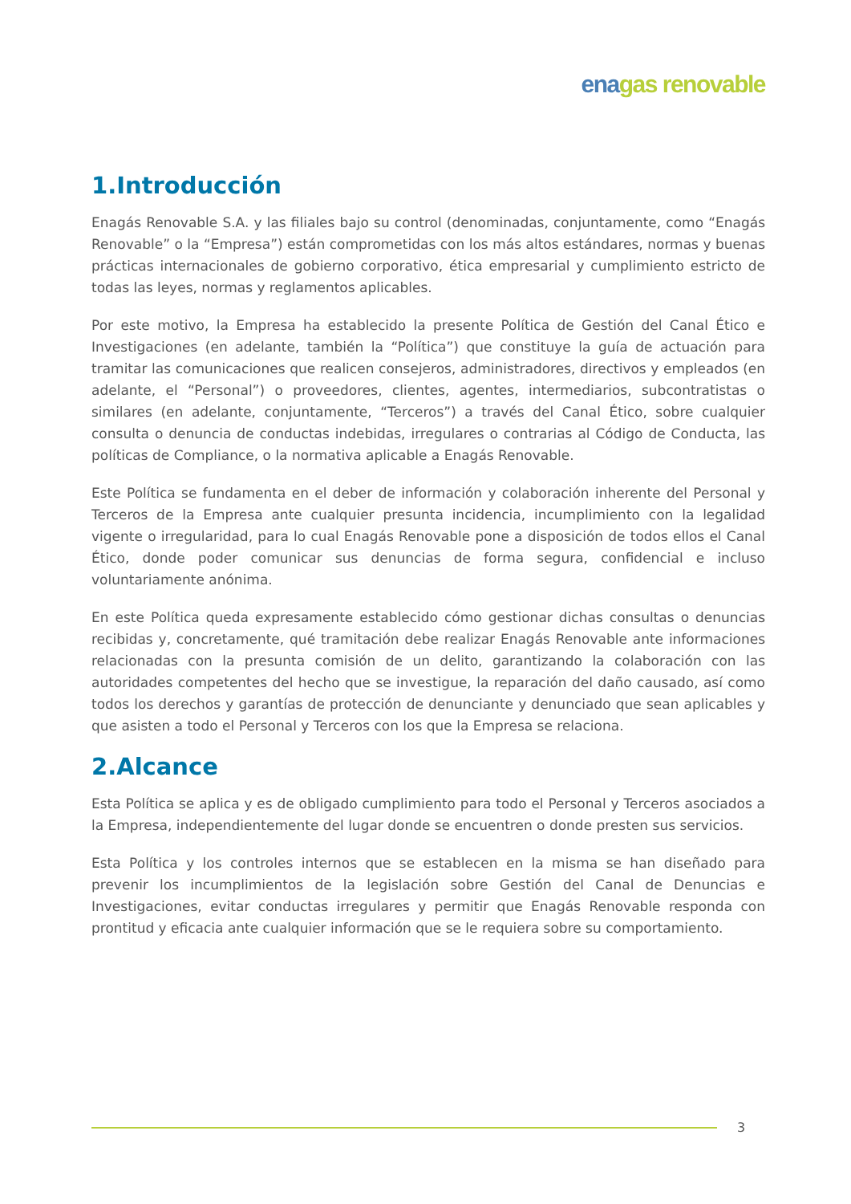ena gas renovable
1.Introducción
Enagás Renovable S.A. y las filiales bajo su control (denominadas, conjuntamente, como “Enagás Renovable” o la “Empresa”) están comprometidas con los más altos estándares, normas y buenas prácticas internacionales de gobierno corporativo, ética empresarial y cumplimiento estricto de todas las leyes, normas y reglamentos aplicables.
Por este motivo, la Empresa ha establecido la presente Política de Gestión del Canal Ético e Investigaciones (en adelante, también la “Política”) que constituye la guía de actuación para tramitar las comunicaciones que realicen consejeros, administradores, directivos y empleados (en adelante, el “Personal”) o proveedores, clientes, agentes, intermediarios, subcontratistas o similares (en adelante, conjuntamente, “Terceros”) a través del Canal Ético, sobre cualquier consulta o denuncia de conductas indebidas, irregulares o contrarias al Código de Conducta, las políticas de Compliance, o la normativa aplicable a Enagás Renovable.
Este Política se fundamenta en el deber de información y colaboración inherente del Personal y Terceros de la Empresa ante cualquier presunta incidencia, incumplimiento con la legalidad vigente o irregularidad, para lo cual Enagás Renovable pone a disposición de todos ellos el Canal Ético, donde poder comunicar sus denuncias de forma segura, confidencial e incluso voluntariamente anónima.
En este Política queda expresamente establecido cómo gestionar dichas consultas o denuncias recibidas y, concretamente, qué tramitación debe realizar Enagás Renovable ante informaciones relacionadas con la presunta comisión de un delito, garantizando la colaboración con las autoridades competentes del hecho que se investigue, la reparación del daño causado, así como todos los derechos y garantías de protección de denunciante y denunciado que sean aplicables y que asisten a todo el Personal y Terceros con los que la Empresa se relaciona.
2.Alcance
Esta Política se aplica y es de obligado cumplimiento para todo el Personal y Terceros asociados a la Empresa, independientemente del lugar donde se encuentren o donde presten sus servicios.
Esta Política y los controles internos que se establecen en la misma se han diseñado para prevenir los incumplimientos de la legislación sobre Gestión del Canal de Denuncias e Investigaciones, evitar conductas irregulares y permitir que Enagás Renovable responda con prontitud y eficacia ante cualquier información que se le requiera sobre su comportamiento.
3